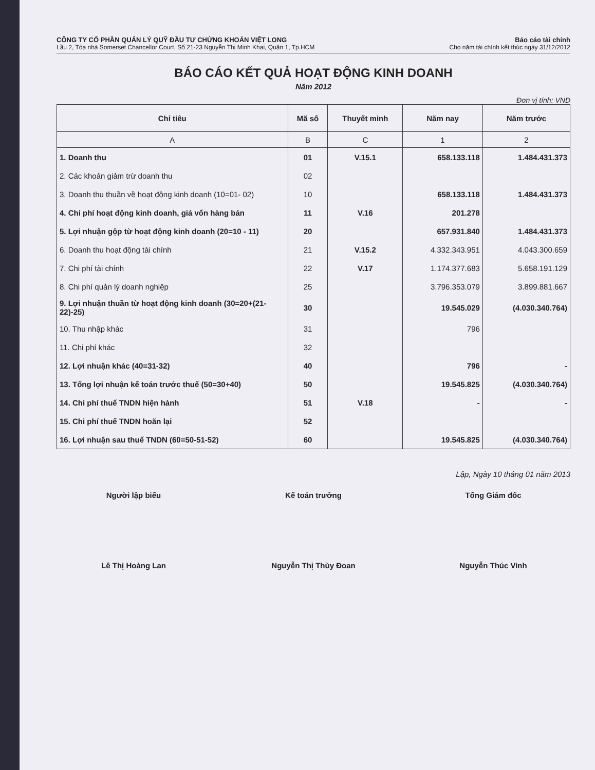CÔNG TY CỔ PHẦN QUẢN LÝ QUỸ ĐẦU TƯ CHỨNG KHOÁN VIỆT LONG
Lầu 2, Tòa nhà Somerset Chancellor Court, Số 21-23 Nguyễn Thị Minh Khai, Quận 1, Tp.HCM
Báo cáo tài chính
Cho năm tài chính kết thúc ngày 31/12/2012
BÁO CÁO KẾT QUẢ HOẠT ĐỘNG KINH DOANH
Năm 2012
Đơn vị tính: VND
| Chỉ tiêu | Mã số | Thuyết minh | Năm nay | Năm trước |
| --- | --- | --- | --- | --- |
| A | B | C | 1 | 2 |
| 1. Doanh thu | 01 | V.15.1 | 658.133.118 | 1.484.431.373 |
| 2. Các khoản giảm trừ doanh thu | 02 | | | |
| 3. Doanh thu thuần về hoạt động kinh doanh (10=01- 02) | 10 | | 658.133.118 | 1.484.431.373 |
| 4. Chi phí hoạt động kinh doanh, giá vốn hàng bán | 11 | V.16 | 201.278 | |
| 5. Lợi nhuận gộp từ hoạt động kinh doanh (20=10 - 11) | 20 | | 657.931.840 | 1.484.431.373 |
| 6. Doanh thu hoạt động tài chính | 21 | V.15.2 | 4.332.343.951 | 4.043.300.659 |
| 7. Chi phí tài chính | 22 | V.17 | 1.174.377.683 | 5.658.191.129 |
| 8. Chi phí quản lý doanh nghiệp | 25 | | 3.796.353.079 | 3.899.881.667 |
| 9. Lợi nhuận thuần từ hoạt động kinh doanh (30=20+(21-22)-25) | 30 | | 19.545.029 | (4.030.340.764) |
| 10. Thu nhập khác | 31 | | 796 | |
| 11. Chi phí khác | 32 | | | |
| 12. Lợi nhuận khác (40=31-32) | 40 | | 796 | - |
| 13. Tổng lợi nhuận kế toán trước thuế (50=30+40) | 50 | | 19.545.825 | (4.030.340.764) |
| 14. Chi phí thuế TNDN hiện hành | 51 | V.18 | - | - |
| 15. Chi phí thuế TNDN hoãn lại | 52 | | | |
| 16. Lợi nhuận sau thuế TNDN (60=50-51-52) | 60 | | 19.545.825 | (4.030.340.764) |
Lập, Ngày 10 tháng 01 năm 2013
Người lập biểu
Lê Thị Hoàng Lan
Kế toán trưởng
Nguyễn Thị Thùy Đoan
Tổng Giám đốc
Nguyễn Thúc Vinh